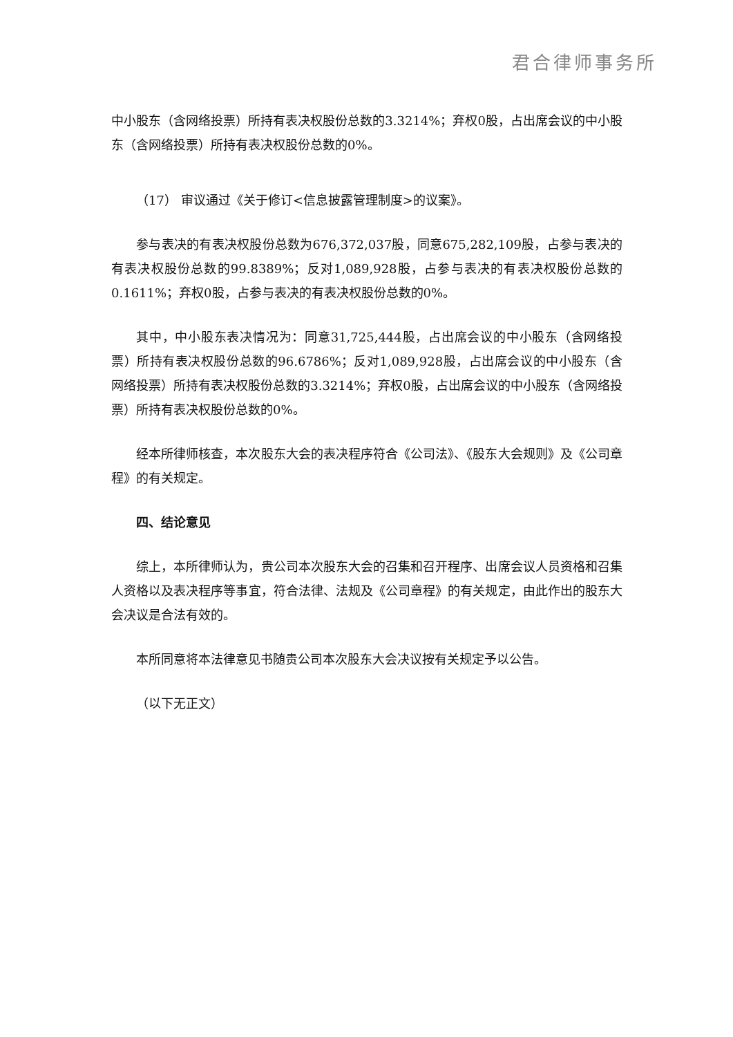君合律师事务所
中小股东（含网络投票）所持有表决权股份总数的3.3214%；弃权0股，占出席会议的中小股东（含网络投票）所持有表决权股份总数的0%。
（17） 审议通过《关于修订<信息披露管理制度>的议案》。
参与表决的有表决权股份总数为676,372,037股，同意675,282,109股，占参与表决的有表决权股份总数的99.8389%；反对1,089,928股，占参与表决的有表决权股份总数的0.1611%；弃权0股，占参与表决的有表决权股份总数的0%。
其中，中小股东表决情况为：同意31,725,444股，占出席会议的中小股东（含网络投票）所持有表决权股份总数的96.6786%；反对1,089,928股，占出席会议的中小股东（含网络投票）所持有表决权股份总数的3.3214%；弃权0股，占出席会议的中小股东（含网络投票）所持有表决权股份总数的0%。
经本所律师核查，本次股东大会的表决程序符合《公司法》、《股东大会规则》及《公司章程》的有关规定。
四、结论意见
综上，本所律师认为，贵公司本次股东大会的召集和召开程序、出席会议人员资格和召集人资格以及表决程序等事宜，符合法律、法规及《公司章程》的有关规定，由此作出的股东大会决议是合法有效的。
本所同意将本法律意见书随贵公司本次股东大会决议按有关规定予以公告。
（以下无正文）